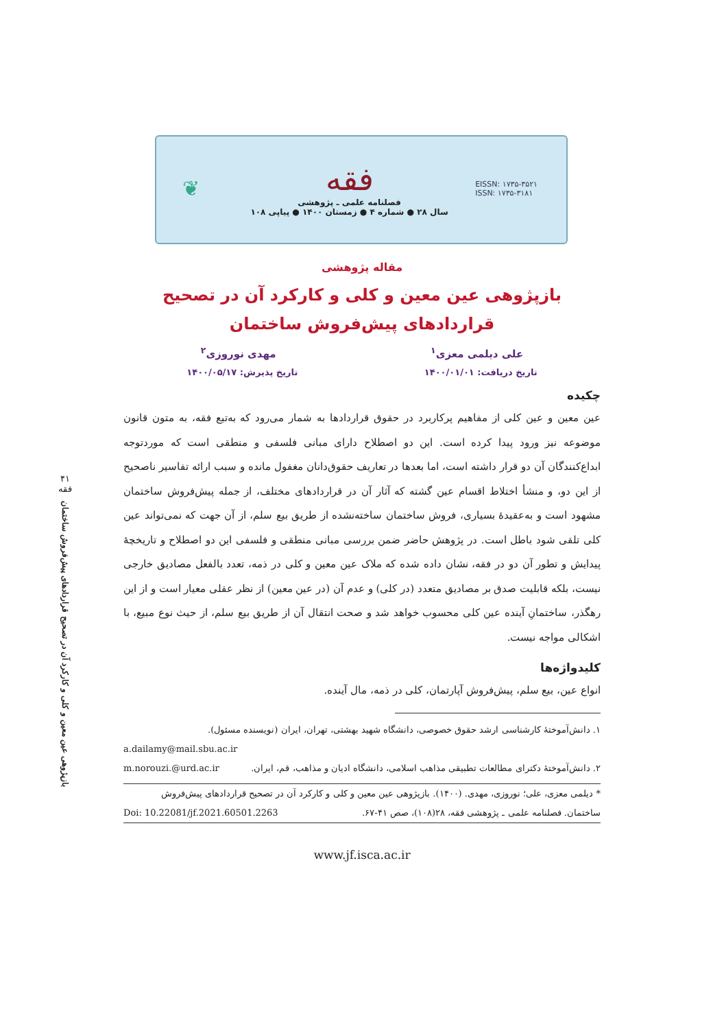❦
فقه
فصلنامه علمی ـ پژوهشی
سال ۲۸ ● شماره ۴ ● زمستان ۱۴۰۰ ● پیاپی ۱۰۸
EISSN: ۱۷۳۵-۳۵۲۱
ISSN: ۱۷۳۵-۳۱۸۱
۴۱
فقه
بازپژوهی عین معین و کلی و کارکرد آن در تصحیح قراردادهای پیش‌فروش ساختمان
مقاله پژوهشی
بازپژوهی عین معین و کلی و کارکرد آن در تصحیح
قراردادهای پیش‌فروش ساختمان
علی دیلمی معزی<sup>۱</sup> مهدی نوروزی<sup>۲</sup>
تاریخ دریافت: ۱۴۰۰/۰۱/۰۱ تاریخ پذیرش: ۱۴۰۰/۰۵/۱۷
چکیده
عین معین و عین کلی از مفاهیم پرکاربرد در حقوق قراردادها به شمار می‌رود که به‌تبع فقه، به متون قانون موضوعه نیز ورود پیدا کرده است. این دو اصطلاح دارای مبانی فلسفی و منطقی است که موردتوجه ابداع‌کنندگان آن دو قرار داشته است، اما بعدها در تعاریف حقوق‌دانان مغفول مانده و سبب ارائه تفاسیر ناصحیح از این دو، و منشأ اختلاط اقسام عین گشته که آثار آن در قراردادهای مختلف، از جمله پیش‌فروش ساختمان مشهود است و به‌عقیدهٔ بسیاری، فروش ساختمان ساخته‌نشده از طریق بیع سلم، از آن جهت که نمی‌تواند عین کلی تلقی شود باطل است. در پژوهش حاضر ضمن بررسی مبانی منطقی و فلسفی این دو اصطلاح و تاریخچهٔ پیدایش و تطور آن دو در فقه، نشان داده شده که ملاک عین معین و کلی در ذمه، تعدد بالفعل مصادیق خارجی نیست، بلکه قابلیت صدق بر مصادیق متعدد (در کلی) و عدم آن (در عین معین) از نظر عقلی معیار است و از این رهگذر، ساختمانِ آینده عین کلی محسوب خواهد شد و صحت انتقال آن از طریق بیع سلم، از حیث نوع مبیع، با اشکالی مواجه نیست.
کلیدواژه‌ها
انواع عین، بیع سلم، پیش‌فروش آپارتمان، کلی در ذمه، مال آینده.
۱. دانش‌آموختهٔ کارشناسی ارشد حقوق خصوصی، دانشگاه شهید بهشتی، تهران، ایران (نویسنده مسئول).
a.dailamy@mail.sbu.ac.ir
۲. دانش‌آموختهٔ دکترای مطالعات تطبیقی مذاهب اسلامی، دانشگاه ادیان و مذاهب، قم، ایران. m.norouzi.@urd.ac.ir
* دیلمی معزی، علی؛ نوروزی، مهدی. (۱۴۰۰). بازپژوهی عین معین و کلی و کارکرد آن در تصحیح قراردادهای پیش‌فروش ساختمان. فصلنامه علمی ـ پژوهشی فقه، ۲۸(۱۰۸)، صص ۴۱-۶۷. Doi: 10.22081/jf.2021.60501.2263
www.jf.isca.ac.ir